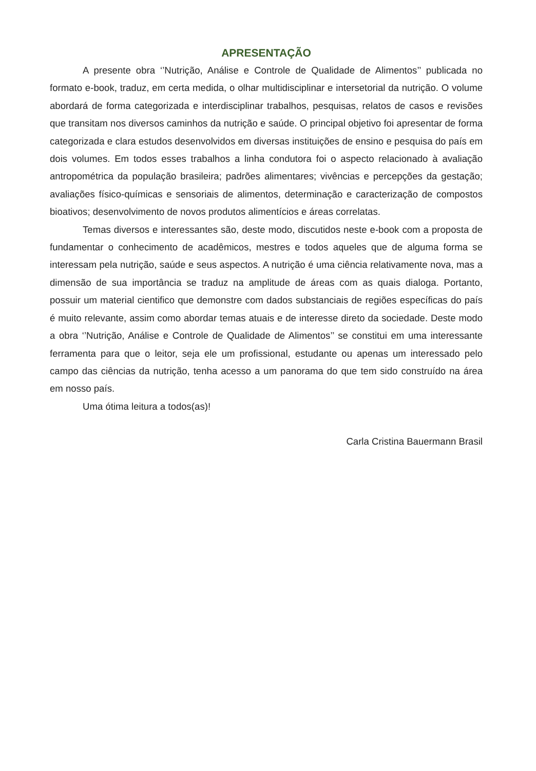APRESENTAÇÃO
A presente obra ‘’Nutrição, Análise e Controle de Qualidade de Alimentos’’ publicada no formato e-book, traduz, em certa medida, o olhar multidisciplinar e intersetorial da nutrição. O volume abordará de forma categorizada e interdisciplinar trabalhos, pesquisas, relatos de casos e revisões que transitam nos diversos caminhos da nutrição e saúde. O principal objetivo foi apresentar de forma categorizada e clara estudos desenvolvidos em diversas instituições de ensino e pesquisa do país em dois volumes. Em todos esses trabalhos a linha condutora foi o aspecto relacionado à avaliação antropométrica da população brasileira; padrões alimentares; vivências e percepções da gestação; avaliações físico-químicas e sensoriais de alimentos, determinação e caracterização de compostos bioativos; desenvolvimento de novos produtos alimentícios e áreas correlatas.
Temas diversos e interessantes são, deste modo, discutidos neste e-book com a proposta de fundamentar o conhecimento de acadêmicos, mestres e todos aqueles que de alguma forma se interessam pela nutrição, saúde e seus aspectos. A nutrição é uma ciência relativamente nova, mas a dimensão de sua importância se traduz na amplitude de áreas com as quais dialoga. Portanto, possuir um material cientifico que demonstre com dados substanciais de regiões específicas do país é muito relevante, assim como abordar temas atuais e de interesse direto da sociedade. Deste modo a obra ‘’Nutrição, Análise e Controle de Qualidade de Alimentos’’ se constitui em uma interessante ferramenta para que o leitor, seja ele um profissional, estudante ou apenas um interessado pelo campo das ciências da nutrição, tenha acesso a um panorama do que tem sido construído na área em nosso país.
Uma ótima leitura a todos(as)!
Carla Cristina Bauermann Brasil